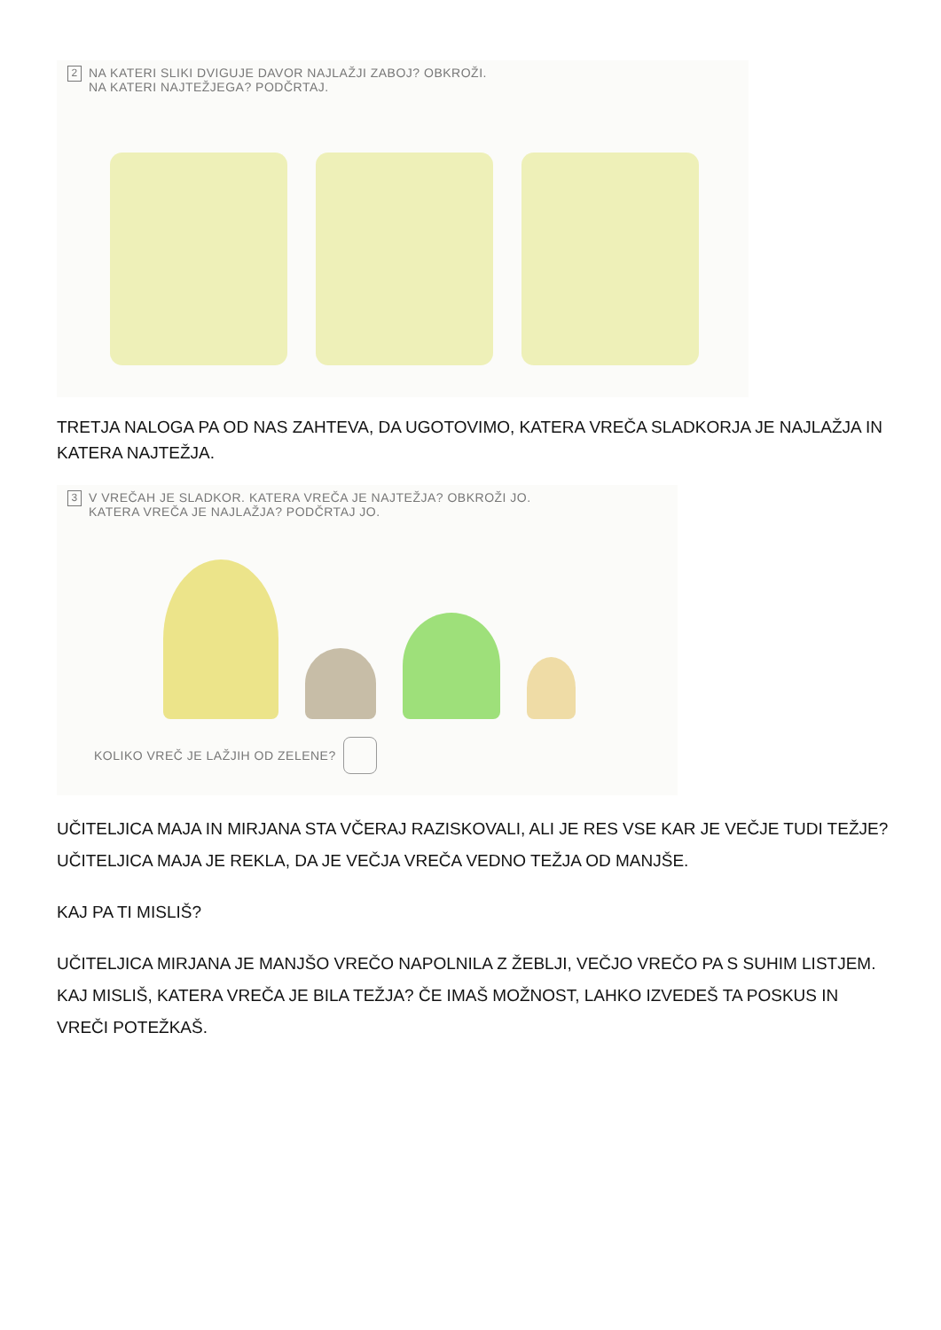2
NA KATERI SLIKI DVIGUJE DAVOR NAJLAŽJI ZABOJ? OBKROŽI.
NA KATERI NAJTEŽJEGA? PODČRTAJ.
TRETJA NALOGA PA OD NAS ZAHTEVA, DA UGOTOVIMO, KATERA VREČA SLADKORJA JE NAJLAŽJA IN KATERA NAJTEŽJA.
3
V VREČAH JE SLADKOR. KATERA VREČA JE NAJTEŽJA? OBKROŽI JO.
KATERA VREČA JE NAJLAŽJA? PODČRTAJ JO.
KOLIKO VREČ JE LAŽJIH OD ZELENE?
UČITELJICA MAJA IN MIRJANA STA VČERAJ RAZISKOVALI, ALI JE RES VSE KAR JE VEČJE TUDI TEŽJE? UČITELJICA MAJA JE REKLA, DA JE VEČJA VREČA VEDNO TEŽJA OD MANJŠE.
KAJ PA TI MISLIŠ?
UČITELJICA MIRJANA JE MANJŠO VREČO NAPOLNILA Z ŽEBLJI, VEČJO VREČO PA S SUHIM LISTJEM. KAJ MISLIŠ, KATERA VREČA JE BILA TEŽJA? ČE IMAŠ MOŽNOST, LAHKO IZVEDEŠ TA POSKUS IN VREČI POTEŽKAŠ.